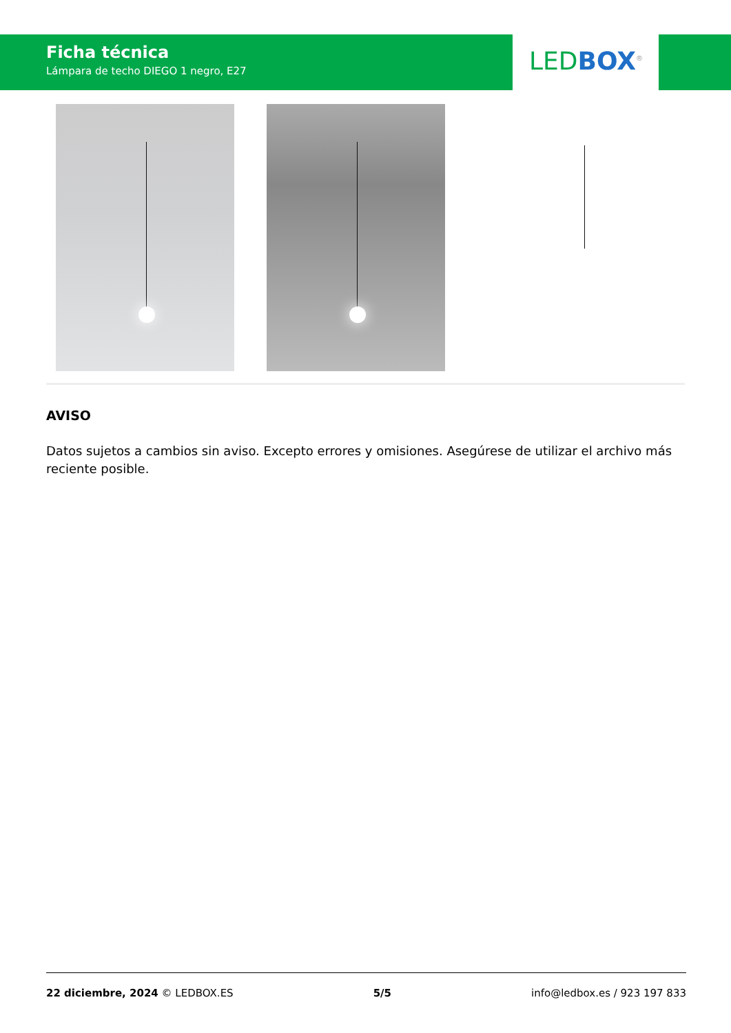Ficha técnica
Lámpara de techo DIEGO 1 negro, E27
LED BOX<sup>®</sup>
AVISO
Datos sujetos a cambios sin aviso. Excepto errores y omisiones. Asegúrese de utilizar el archivo más reciente posible.
22 diciembre, 2024 © LEDBOX.ES 5/5 info@ledbox.es / 923 197 833